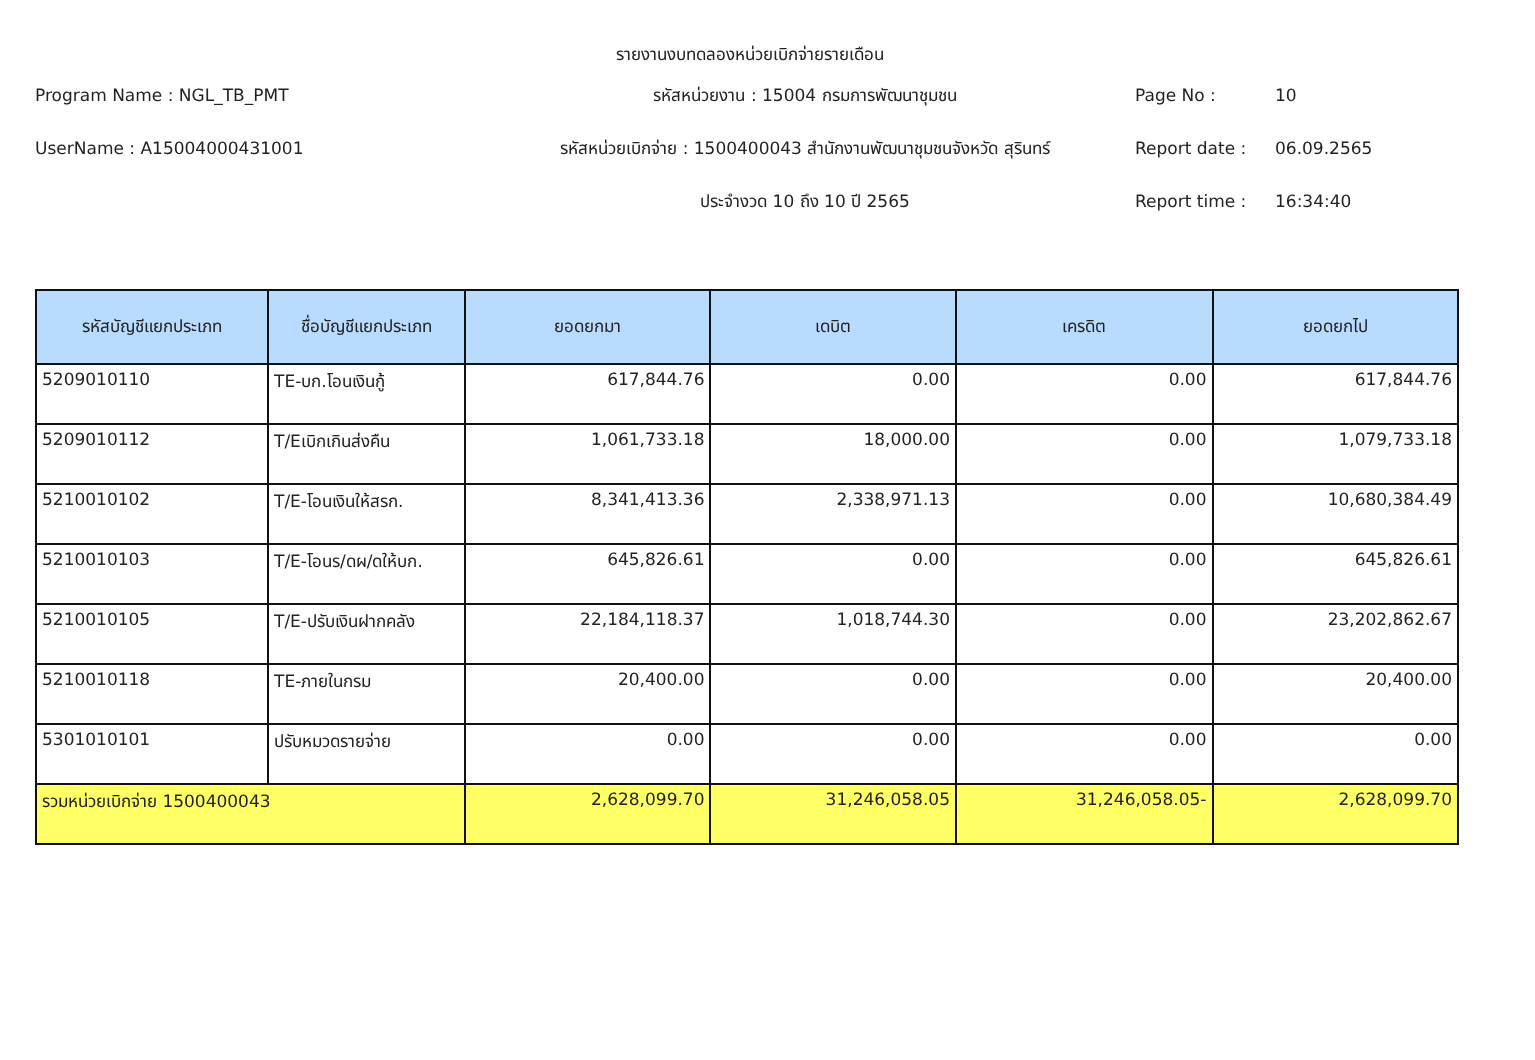รายงานงบทดลองหน่วยเบิกจ่ายรายเดือน
Program Name : NGL_TB_PMT
รหัสหน่วยงาน : 15004 กรมการพัฒนาชุมชน
Page No :
10
UserName : A15004000431001
รหัสหน่วยเบิกจ่าย : 1500400043 สำนักงานพัฒนาชุมชนจังหวัด สุรินทร์
Report date :
06.09.2565
ประจำงวด 10 ถึง 10 ปี 2565
Report time :
16:34:40
| รหัสบัญชีแยกประเภท | ชื่อบัญชีแยกประเภท | ยอดยกมา | เดบิต | เครดิต | ยอดยกไป |
| --- | --- | --- | --- | --- | --- |
| 5209010110 | TE-บก.โอนเงินกู้ | 617,844.76 | 0.00 | 0.00 | 617,844.76 |
| 5209010112 | T/Eเบิกเกินส่งคืน | 1,061,733.18 | 18,000.00 | 0.00 | 1,079,733.18 |
| 5210010102 | T/E-โอนเงินให้สรก. | 8,341,413.36 | 2,338,971.13 | 0.00 | 10,680,384.49 |
| 5210010103 | T/E-โอนร/ดผ/ดให้บก. | 645,826.61 | 0.00 | 0.00 | 645,826.61 |
| 5210010105 | T/E-ปรับเงินฝากคลัง | 22,184,118.37 | 1,018,744.30 | 0.00 | 23,202,862.67 |
| 5210010118 | TE-ภายในกรม | 20,400.00 | 0.00 | 0.00 | 20,400.00 |
| 5301010101 | ปรับหมวดรายจ่าย | 0.00 | 0.00 | 0.00 | 0.00 |
| รวมหน่วยเบิกจ่าย 1500400043 | | 2,628,099.70 | 31,246,058.05 | 31,246,058.05- | 2,628,099.70 |